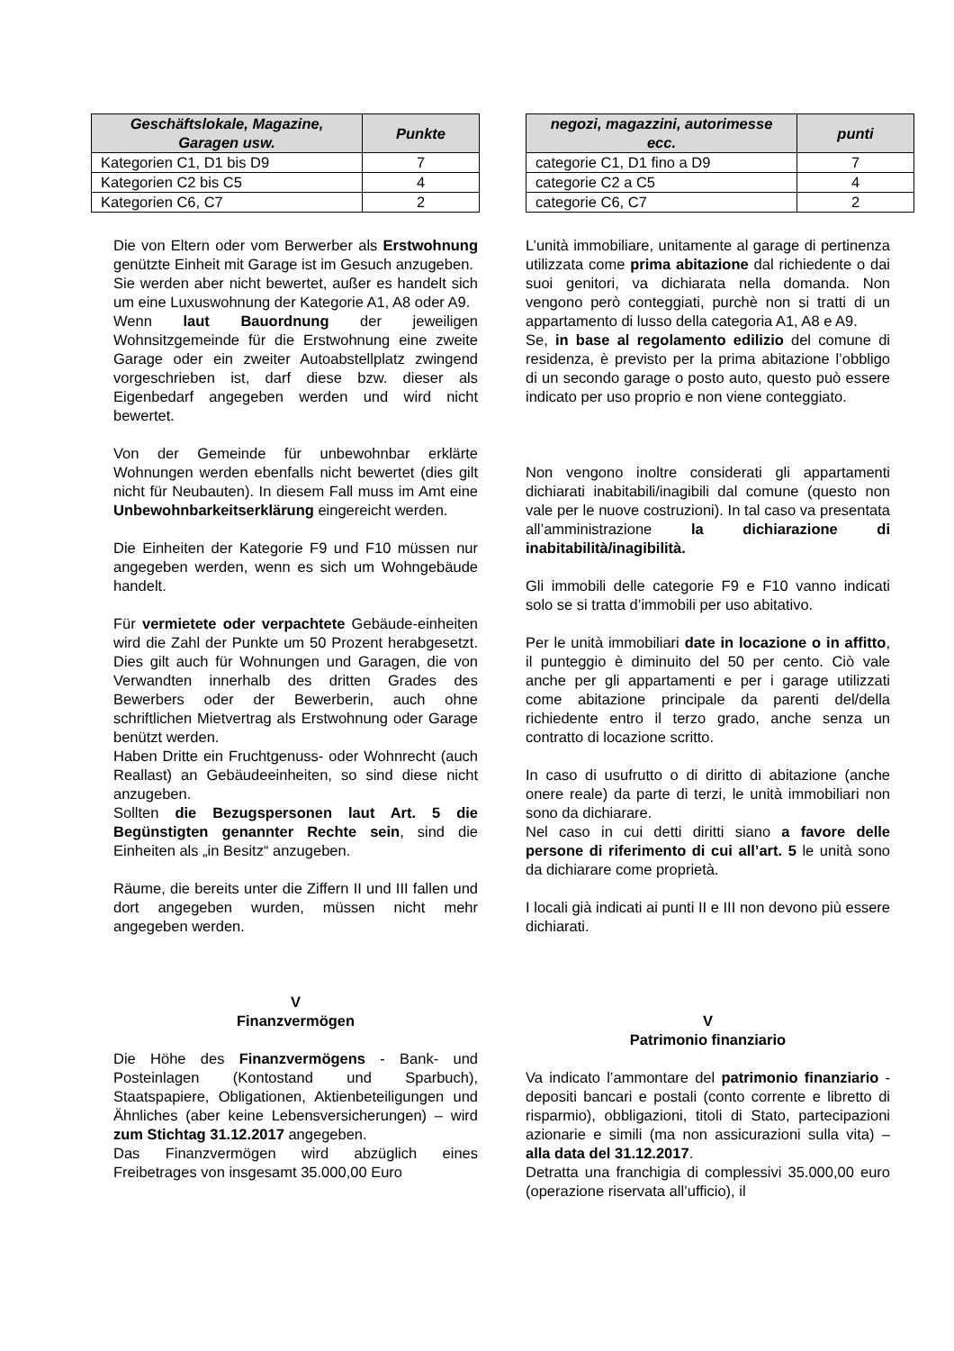| Geschäftslokale, Magazine, Garagen usw. | Punkte |
| --- | --- |
| Kategorien C1, D1 bis D9 | 7 |
| Kategorien C2 bis C5 | 4 |
| Kategorien C6, C7 | 2 |
Die von Eltern oder vom Berwerber als Erstwohnung genützte Einheit mit Garage ist im Gesuch anzugeben.
Sie werden aber nicht bewertet, außer es handelt sich um eine Luxuswohnung der Kategorie A1, A8 oder A9.
Wenn laut Bauordnung der jeweiligen Wohnsitzgemeinde für die Erstwohnung eine zweite Garage oder ein zweiter Autoabstellplatz zwingend vorgeschrieben ist, darf diese bzw. dieser als Eigenbedarf angegeben werden und wird nicht bewertet.
Von der Gemeinde für unbewohnbar erklärte Wohnungen werden ebenfalls nicht bewertet (dies gilt nicht für Neubauten). In diesem Fall muss im Amt eine Unbewohnbarkeitserklärung eingereicht werden.
Die Einheiten der Kategorie F9 und F10 müssen nur angegeben werden, wenn es sich um Wohngebäude handelt.
Für vermietete oder verpachtete Gebäude-einheiten wird die Zahl der Punkte um 50 Prozent herabgesetzt. Dies gilt auch für Wohnungen und Garagen, die von Verwandten innerhalb des dritten Grades des Bewerbers oder der Bewerberin, auch ohne schriftlichen Mietvertrag als Erstwohnung oder Garage benützt werden.
Haben Dritte ein Fruchtgenuss- oder Wohnrecht (auch Reallast) an Gebäudeeinheiten, so sind diese nicht anzugeben.
Sollten die Bezugspersonen laut Art. 5 die Begünstigten genannter Rechte sein, sind die Einheiten als „in Besitz“ anzugeben.
Räume, die bereits unter die Ziffern II und III fallen und dort angegeben wurden, müssen nicht mehr angegeben werden.
V
Finanzvermögen
Die Höhe des Finanzvermögens - Bank- und Posteinlagen (Kontostand und Sparbuch), Staatspapiere, Obligationen, Aktienbeteiligungen und Ähnliches (aber keine Lebensversicherungen) – wird zum Stichtag 31.12.2017 angegeben.
Das Finanzvermögen wird abzüglich eines Freibetrages von insgesamt 35.000,00 Euro
| negozi, magazzini, autorimesse ecc. | punti |
| --- | --- |
| categorie C1, D1 fino a D9 | 7 |
| categorie C2 a C5 | 4 |
| categorie C6, C7 | 2 |
L’unità immobiliare, unitamente al garage di pertinenza utilizzata come prima abitazione dal richiedente o dai suoi genitori, va dichiarata nella domanda. Non vengono però conteggiati, purchè non si tratti di un appartamento di lusso della categoria A1, A8 e A9.
Se, in base al regolamento edilizio del comune di residenza, è previsto per la prima abitazione l’obbligo di un secondo garage o posto auto, questo può essere indicato per uso proprio e non viene conteggiato.
Non vengono inoltre considerati gli appartamenti dichiarati inabitabili/inagibili dal comune (questo non vale per le nuove costruzioni). In tal caso va presentata all’amministrazione la dichiarazione di inabitabilità/inagibilità.
Gli immobili delle categorie F9 e F10 vanno indicati solo se si tratta d’immobili per uso abitativo.
Per le unità immobiliari date in locazione o in affitto, il punteggio è diminuito del 50 per cento. Ciò vale anche per gli appartamenti e per i garage utilizzati come abitazione principale da parenti del/della richiedente entro il terzo grado, anche senza un contratto di locazione scritto.
In caso di usufrutto o di diritto di abitazione (anche onere reale) da parte di terzi, le unità immobiliari non sono da dichiarare.
Nel caso in cui detti diritti siano a favore delle persone di riferimento di cui all’art. 5 le unità sono da dichiarare come proprietà.
I locali già indicati ai punti II e III non devono più essere dichiarati.
V
Patrimonio finanziario
Va indicato l’ammontare del patrimonio finanziario - depositi bancari e postali (conto corrente e libretto di risparmio), obbligazioni, titoli di Stato, partecipazioni azionarie e simili (ma non assicurazioni sulla vita) – alla data del 31.12.2017.
Detratta una franchigia di complessivi 35.000,00 euro (operazione riservata all’ufficio), il